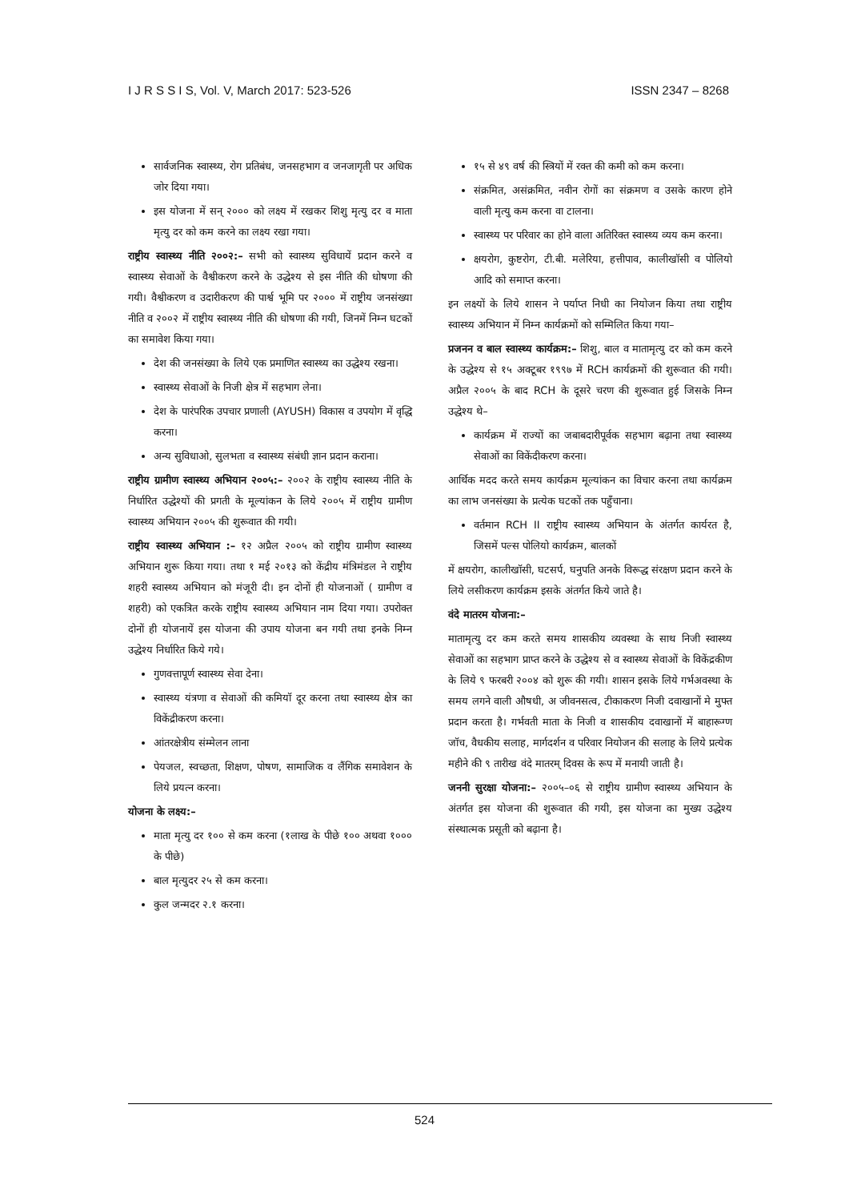I J R S S I S, Vol. V, March 2017: 523-526 ISSN 2347 – 8268
सार्वजनिक स्वास्थ्य, रोग प्रतिबंध, जनसहभाग व जनजागृती पर अधिक जोर दिया गया।
इस योजना में सन् २००० को लक्ष्य में रखकर शिशु मृत्यु दर व माता मृत्यु दर को कम करने का लक्ष्य रखा गया।
राष्ट्रीय स्वास्थ्य नीति २००२:– सभी को स्वास्थ्य सुविधायें प्रदान करने व स्वास्थ्य सेवाओं के वैश्वीकरण करने के उद्धेश्य से इस नीति की धोषणा की गयी। वैश्वीकरण व उदारीकरण की पार्श्व भूमि पर २००० में राष्ट्रीय जनसंख्या नीति व २००२ में राष्ट्रीय स्वास्थ्य नीति की धोषणा की गयी, जिनमें निम्न घटकों का समावेश किया गया।
देश की जनसंख्या के लिये एक प्रमाणित स्वास्थ्य का उद्धेश्य रखना।
स्वास्थ्य सेवाओं के निजी क्षेत्र में सहभाग लेना।
देश के पारंपरिक उपचार प्रणाली (AYUSH) विकास व उपयोग में वृद्धि करना।
अन्य सुविधाओ, सुलभता व स्वास्थ्य संबंधी ज्ञान प्रदान कराना।
राष्ट्रीय ग्रामीण स्वास्थ्य अभियान २००५:– २००२ के राष्ट्रीय स्वास्थ्य नीति के निर्धारित उद्धेश्यों की प्रगती के मूल्यांकन के लिये २००५ में राष्ट्रीय ग्रामीण स्वास्थ्य अभियान २००५ की शुरूवात की गयी।
राष्ट्रीय स्वास्थ्य अभियान :– १२ अप्रैल २००५ को राष्ट्रीय ग्रामीण स्वास्थ्य अभियान शुरू किया गया। तथा १ मई २०१३ को केंद्रीय मंत्रिमंडल ने राष्ट्रीय शहरी स्वास्थ्य अभियान को मंजूरी दी। इन दोनों ही योजनाओं ( ग्रामीण व शहरी) को एकत्रित करके राष्ट्रीय स्वास्थ्य अभियान नाम दिया गया। उपरोक्त दोनों ही योजनायें इस योजना की उपाय योजना बन गयी तथा इनके निम्न उद्धेश्य निर्धारित किये गये।
गुणवत्तापूर्ण स्वास्थ्य सेवा देना।
स्वास्थ्य यंत्रणा व सेवाओं की कमियॉ दूर करना तथा स्वास्थ्य क्षेत्र का विकेंद्रीकरण करना।
आंतरक्षेत्रीय संम्मेलन लाना
पेयजल, स्वच्छता, शिक्षण, पोषण, सामाजिक व लैंगिक समावेशन के लिये प्रयत्न करना।
योजना के लक्ष्य:–
माता मृत्यु दर १०० से कम करना (१लाख के पीछे १०० अथवा १००० के पीछे)
बाल मृत्युदर २५ से कम करना।
कुल जन्मदर २.१ करना।
१५ से ४९ वर्ष की स्त्रियों में रक्त की कमी को कम करना।
संक्रमित, असंक्रमित, नवीन रोगों का संक्रमण व उसके कारण होने वाली मृत्यु कम करना वा टालना।
स्वास्थ्य पर परिवार का होने वाला अतिरिक्त स्वास्थ्य व्यय कम करना।
क्षयरोग, कुष्टरोग, टी.बी. मलेरिया, हत्तीपाव, कालीखॉसी व पोलियो आदि को समाप्त करना।
इन लक्ष्यों के लिये शासन ने पर्याप्त निधी का नियोजन किया तथा राष्ट्रीय स्वास्थ्य अभियान में निम्न कार्यक्रमों को सम्मिलित किया गया–
प्रजनन व बाल स्वास्थ्य कार्यक्रम:– शिशु, बाल व मातामृत्यु दर को कम करने के उद्धेश्य से १५ अक्टूबर १९९७ में RCH कार्यक्रमों की शुरूवात की गयी। अप्रैल २००५ के बाद RCH के दूसरे चरण की शुरूवात हुई जिसके निम्न उद्धेश्य थे–
कार्यक्रम में राज्यों का जबाबदारीपूर्वक सहभाग बढ़ाना तथा स्वास्थ्य सेवाओं का विकेंदीकरण करना।
आर्थिक मदद करते समय कार्यक्रम मूल्यांकन का विचार करना तथा कार्यक्रम का लाभ जनसंख्या के प्रत्येक घटकों तक पहुँचाना।
वर्तमान RCH II राष्ट्रीय स्वास्थ्य अभियान के अंतर्गत कार्यरत है, जिसमें पल्स पोलियो कार्यक्रम, बालकों
में क्षयरोग, कालीखॉसी, घटसर्प, घनुपति अनके विरूद्ध संरक्षण प्रदान करने के लिये लसीकरण कार्यक्रम इसके अंतर्गत किये जाते है।
वंदे मातरम योजना:–
मातामृत्यु दर कम करते समय शासकीय व्यवस्था के साथ निजी स्वास्थ्य सेवाओं का सहभाग प्राप्त करने के उद्धेश्य से व स्वास्थ्य सेवाओं के विकेंद्रकीण के लिये ९ फरबरी २००४ को शुरू की गयी। शासन इसके लिये गर्भअवस्था के समय लगने वाली औषधी, अ जीवनसत्व, टीकाकरण निजी दवाखानों मे मुफ्त प्रदान करता है। गर्भवती माता के निजी व शासकीय दवाखानों में बाहारूग्ण जॉच, वैधकीय सलाह, मार्गदर्शन व परिवार नियोजन की सलाह के लिये प्रत्येक महीने की ९ तारीख वंदे मातरम् दिवस के रूप में मनायी जाती है।
जननी सुरक्षा योजना:– २००५–०६ से राष्ट्रीय ग्रामीण स्वास्थ्य अभियान के अंतर्गत इस योजना की शुरूवात की गयी, इस योजना का मुख्य उद्धेश्य संस्थात्मक प्रसूती को बढ़ाना है।
524